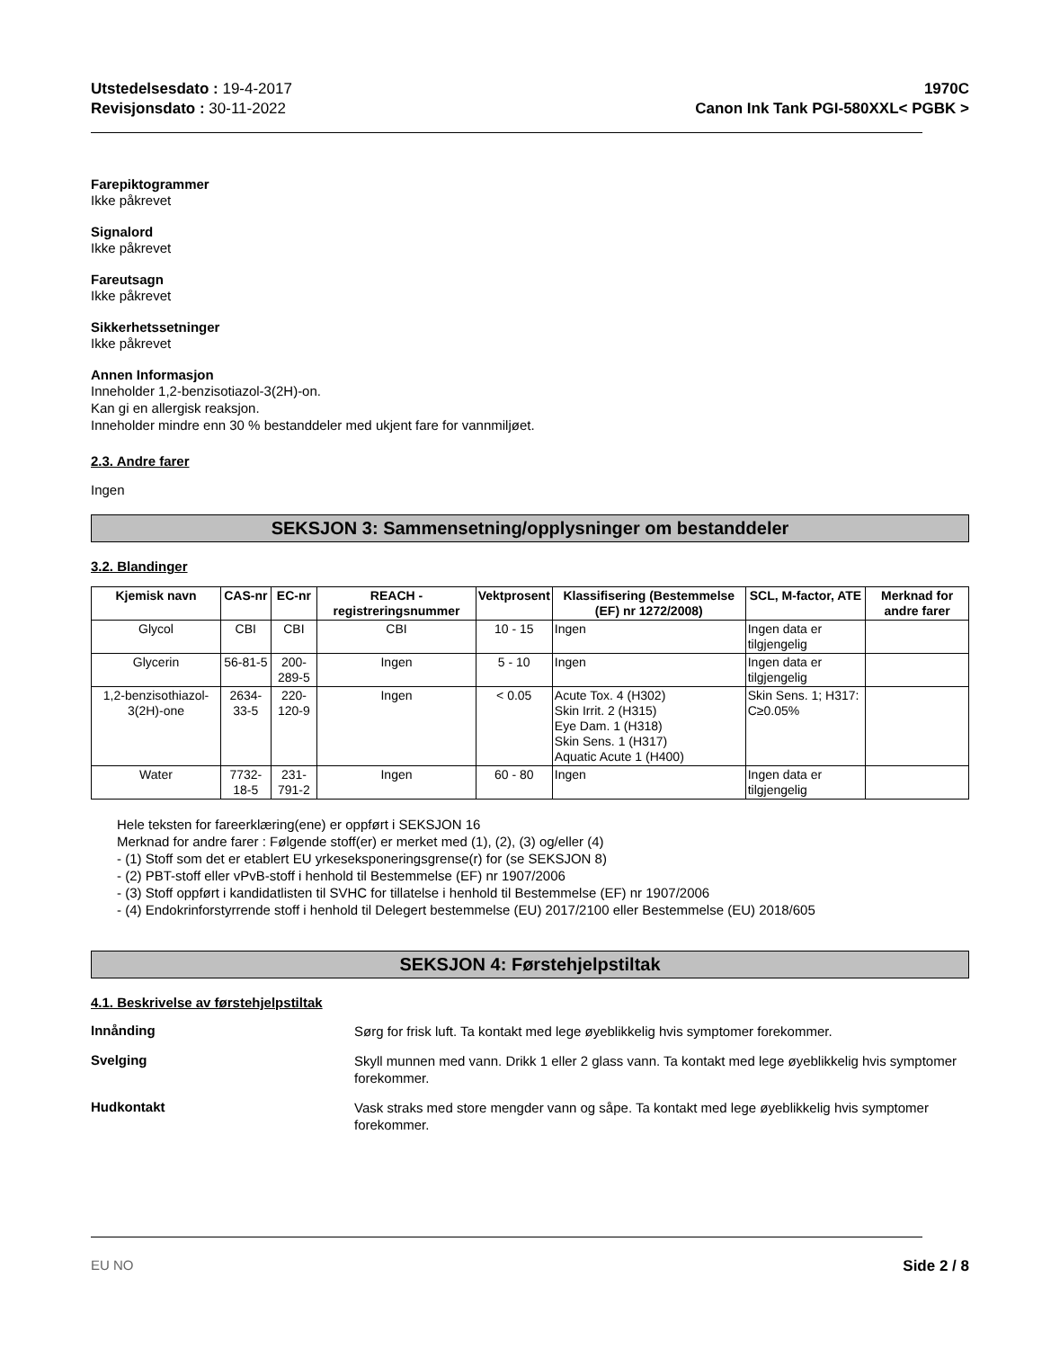Utstedelsesdato : 19-4-2017
Revisjonsdato : 30-11-2022
1970C
Canon Ink Tank PGI-580XXL< PGBK >
Farepiktogrammer
Ikke påkrevet
Signalord
Ikke påkrevet
Fareutsagn
Ikke påkrevet
Sikkerhetssetninger
Ikke påkrevet
Annen Informasjon
Inneholder 1,2-benzisotiazol-3(2H)-on.
Kan gi en allergisk reaksjon.
Inneholder mindre enn 30 % bestanddeler med ukjent fare for vannmiljøet.
2.3. Andre farer
Ingen
SEKSJON 3: Sammensetning/opplysninger om bestanddeler
3.2. Blandinger
| Kjemisk navn | CAS-nr | EC-nr | REACH -registreringsnummer | Vektprosent | Klassifisering (Bestemmelse (EF) nr 1272/2008) | SCL, M-factor, ATE | Merknad for andre farer |
| --- | --- | --- | --- | --- | --- | --- | --- |
| Glycol | CBI | CBI | CBI | 10 - 15 | Ingen | Ingen data er tilgjengelig | |
| Glycerin | 56-81-5 | 200-289-5 | Ingen | 5 - 10 | Ingen | Ingen data er tilgjengelig | |
| 1,2-benzisothiazol-3(2H)-one | 2634-33-5 | 220-120-9 | Ingen | < 0.05 | Acute Tox. 4 (H302) Skin Irrit. 2 (H315) Eye Dam. 1 (H318) Skin Sens. 1 (H317) Aquatic Acute 1 (H400) | Skin Sens. 1; H317: C≥0.05% | |
| Water | 7732-18-5 | 231-791-2 | Ingen | 60 - 80 | Ingen | Ingen data er tilgjengelig | |
Hele teksten for fareerklæring(ene) er oppført i SEKSJON 16
Merknad for andre farer : Følgende stoff(er) er merket med (1), (2), (3) og/eller (4)
- (1) Stoff som det er etablert EU yrkeseksponeringsgrense(r) for (se SEKSJON 8)
- (2) PBT-stoff eller vPvB-stoff i henhold til Bestemmelse (EF) nr 1907/2006
- (3) Stoff oppført i kandidatlisten til SVHC for tillatelse i henhold til Bestemmelse (EF) nr 1907/2006
- (4) Endokrinforstyrrende stoff i henhold til Delegert bestemmelse (EU) 2017/2100 eller Bestemmelse (EU) 2018/605
SEKSJON 4: Førstehjelpstiltak
4.1. Beskrivelse av førstehjelpstiltak
Innånding
Sørg for frisk luft. Ta kontakt med lege øyeblikkelig hvis symptomer forekommer.
Svelging
Skyll munnen med vann. Drikk 1 eller 2 glass vann. Ta kontakt med lege øyeblikkelig hvis symptomer forekommer.
Hudkontakt
Vask straks med store mengder vann og såpe. Ta kontakt med lege øyeblikkelig hvis symptomer forekommer.
EU NO Side 2 / 8